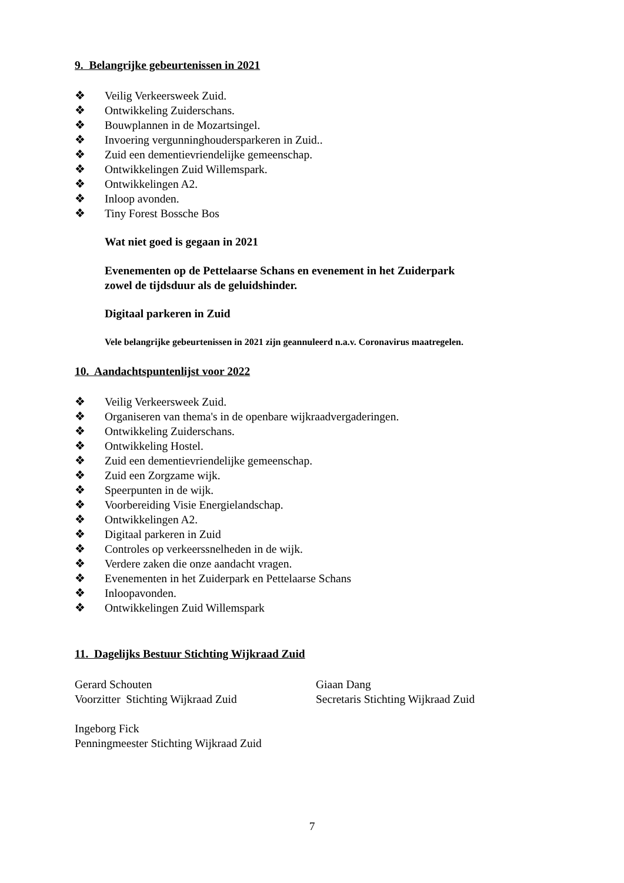9. Belangrijke gebeurtenissen in 2021
❖ Veilig Verkeersweek Zuid.
❖ Ontwikkeling Zuiderschans.
❖ Bouwplannen in de Mozartsingel.
❖ Invoering vergunninghoudersparkeren in Zuid..
❖ Zuid een dementievriendelijke gemeenschap.
❖ Ontwikkelingen Zuid Willemspark.
❖ Ontwikkelingen A2.
❖ Inloop avonden.
❖ Tiny Forest Bossche Bos
Wat niet goed is gegaan in 2021
Evenementen op de Pettelaarse Schans en evenement in het Zuiderpark
zowel de tijdsduur als de geluidshinder.
Digitaal parkeren in Zuid
Vele belangrijke gebeurtenissen in 2021 zijn geannuleerd n.a.v. Coronavirus maatregelen.
10. Aandachtspuntenlijst voor 2022
❖ Veilig Verkeersweek Zuid.
❖ Organiseren van thema's in de openbare wijkraadvergaderingen.
❖ Ontwikkeling Zuiderschans.
❖ Ontwikkeling Hostel.
❖ Zuid een dementievriendelijke gemeenschap.
❖ Zuid een Zorgzame wijk.
❖ Speerpunten in de wijk.
❖ Voorbereiding Visie Energielandschap.
❖ Ontwikkelingen A2.
❖ Digitaal parkeren in Zuid
❖ Controles op verkeerssnelheden in de wijk.
❖ Verdere zaken die onze aandacht vragen.
❖ Evenementen in het Zuiderpark en Pettelaarse Schans
❖ Inloopavonden.
❖ Ontwikkelingen Zuid Willemspark
11. Dagelijks Bestuur Stichting Wijkraad Zuid
Gerard Schouten
Voorzitter Stichting Wijkraad Zuid
Giaan Dang
Secretaris Stichting Wijkraad Zuid
Ingeborg Fick
Penningmeester Stichting Wijkraad Zuid
7